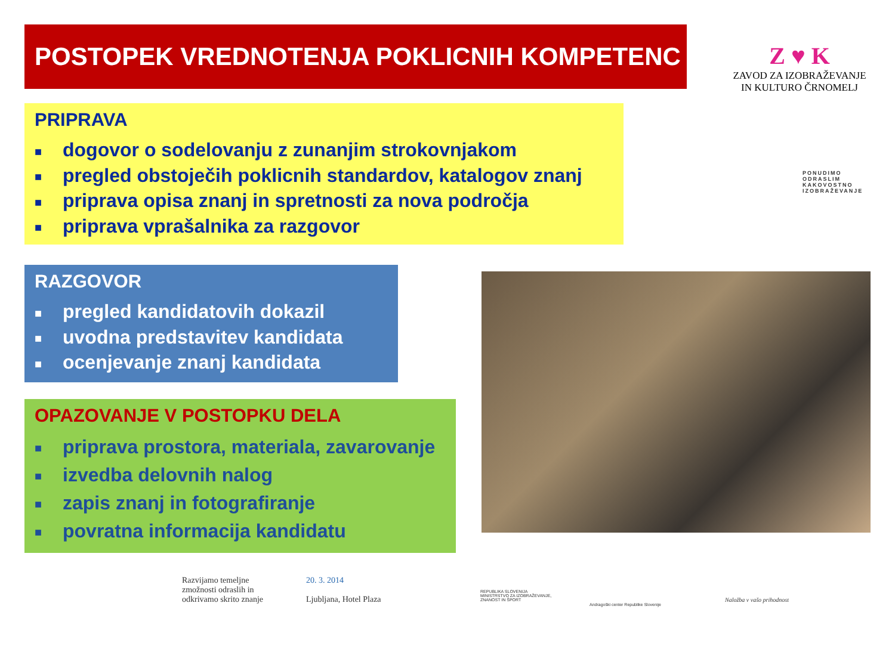POSTOPEK VREDNOTENJA POKLICNIH KOMPETENC
Z ♥ K
ZAVOD ZA IZOBRAŽEVANJE
IN KULTURO ČRNOMELJ
PONUDIMO
ODRASLIM
KAKOVOSTNO
IZOBRAŽEVANJE
PRIPRAVA
■ dogovor o sodelovanju z zunanjim strokovnjakom
■ pregled obstoječih poklicnih standardov, katalogov znanj
■ priprava opisa znanj in spretnosti za nova področja
■ priprava vprašalnika za razgovor
RAZGOVOR
■ pregled kandidatovih dokazil
■ uvodna predstavitev kandidata
■ ocenjevanje znanj kandidata
OPAZOVANJE V POSTOPKU DELA
■ priprava prostora, materiala, zavarovanje
■ izvedba delovnih nalog
■ zapis znanj in fotografiranje
■ povratna informacija kandidatu
Razvijamo temeljne
zmožnosti odraslih in
odkrivamo skrito znanje
20. 3. 2014
Ljubljana, Hotel Plaza
REPUBLIKA SLOVENIJA
MINISTRSTVO ZA IZOBRAŽEVANJE,
ZNANOST IN ŠPORT
Andragoški center Republike Slovenije
Naložba v vašo prihodnost